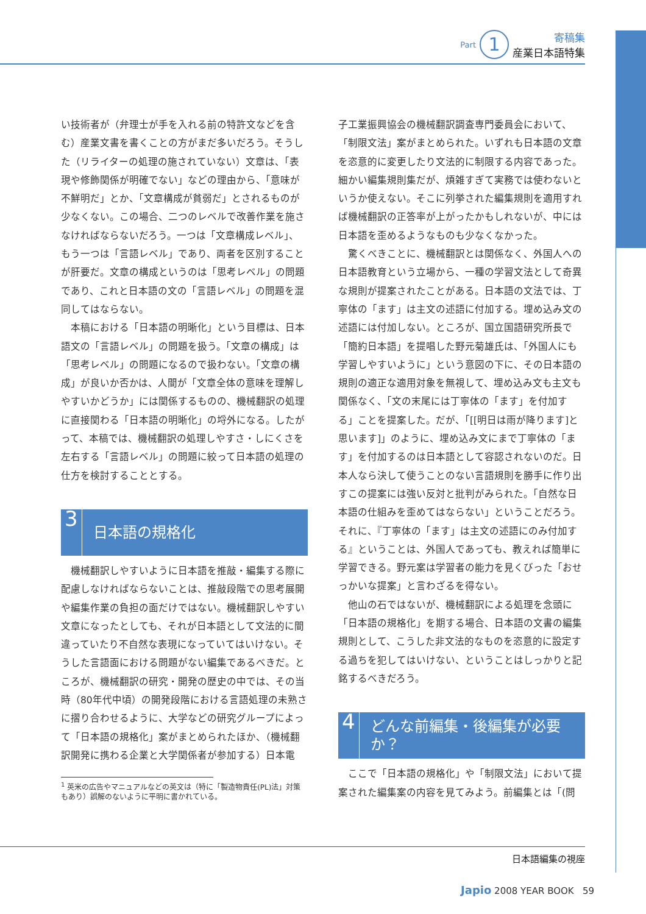Part 1 寄稿集
産業日本語特集
い技術者が（弁理士が手を入れる前の特許文などを含む）産業文書を書くことの方がまだ多いだろう。そうした（リライターの処理の施されていない）文章は、「表現や修飾関係が明確でない」などの理由から、「意味が不鮮明だ」とか、「文章構成が貧弱だ」とされるものが少なくない。この場合、二つのレベルで改善作業を施さなければならないだろう。一つは「文章構成レベル」、もう一つは「言語レベル」であり、両者を区別することが肝要だ。文章の構成というのは「思考レベル」の問題であり、これと日本語の文の「言語レベル」の問題を混同してはならない。
本稿における「日本語の明晰化」という目標は、日本語文の「言語レベル」の問題を扱う。「文章の構成」は「思考レベル」の問題になるので扱わない。「文章の構成」が良いか否かは、人間が「文章全体の意味を理解しやすいかどうか」には関係するものの、機械翻訳の処理に直接関わる「日本語の明晰化」の埒外になる。したがって、本稿では、機械翻訳の処理しやすさ・しにくさを左右する「言語レベル」の問題に絞って日本語の処理の仕方を検討することとする。
3 日本語の規格化
機械翻訳しやすいように日本語を推敲・編集する際に配慮しなければならないことは、推敲段階での思考展開や編集作業の負担の面だけではない。機械翻訳しやすい文章になったとしても、それが日本語として文法的に間違っていたり不自然な表現になっていてはいけない。そうした言語面における問題がない編集であるべきだ。ところが、機械翻訳の研究・開発の歴史の中では、その当時（80年代中頃）の開発段階における言語処理の未熟さに摺り合わせるように、大学などの研究グループによって「日本語の規格化」案がまとめられたほか、（機械翻訳開発に携わる企業と大学関係者が参加する）日本電
<sup>1</sup> 英米の広告やマニュアルなどの英文は（特に「製造物責任(PL)法」対策もあり）誤解のないように平明に書かれている。
子工業振興協会の機械翻訳調査専門委員会において、「制限文法」案がまとめられた。いずれも日本語の文章を恣意的に変更したり文法的に制限する内容であった。細かい編集規則集だが、煩雑すぎて実務では使わないというか使えない。そこに列挙された編集規則を適用すれば機械翻訳の正答率が上がったかもしれないが、中には日本語を歪めるようなものも少なくなかった。
驚くべきことに、機械翻訳とは関係なく、外国人への日本語教育という立場から、一種の学習文法として奇異な規則が提案されたことがある。日本語の文法では、丁寧体の「ます」は主文の述語に付加する。埋め込み文の述語には付加しない。ところが、国立国語研究所長で「簡約日本語」を提唱した野元菊雄氏は、「外国人にも学習しやすいように」という意図の下に、その日本語の規則の適正な適用対象を無視して、埋め込み文も主文も関係なく、「文の末尾には丁寧体の「ます」を付加する」ことを提案した。だが、「[[明日は雨が降ります]と思います]」のように、埋め込み文にまで丁寧体の「ます」を付加するのは日本語として容認されないのだ。日本人なら決して使うことのない言語規則を勝手に作り出すこの提案には強い反対と批判がみられた。「自然な日本語の仕組みを歪めてはならない」ということだろう。それに、『丁寧体の「ます」は主文の述語にのみ付加する』ということは、外国人であっても、教えれば簡単に学習できる。野元案は学習者の能力を見くびった「おせっかいな提案」と言わざるを得ない。
他山の石ではないが、機械翻訳による処理を念頭に「日本語の規格化」を期する場合、日本語の文書の編集規則として、こうした非文法的なものを恣意的に設定する過ちを犯してはいけない、ということはしっかりと記銘するべきだろう。
4 どんな前編集・後編集が必要か？
ここで「日本語の規格化」や「制限文法」において提案された編集案の内容を見てみよう。前編集とは「(問
日本語編集の視座
Japio 2008 YEAR BOOK 59